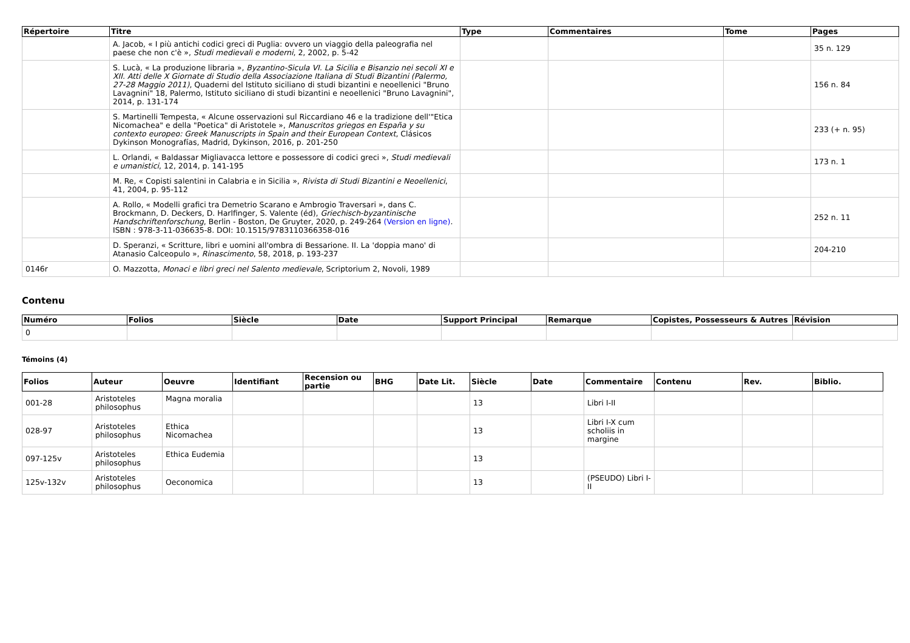| Répertoire | Titre | Type | Commentaires | Tome | Pages |
| --- | --- | --- | --- | --- | --- |
| | A. Jacob, « I più antichi codici greci di Puglia: ovvero un viaggio della paleografia nel paese che non c'è », Studi medievali e moderni , 2, 2002, p. 5-42 | | | | 35 n. 129 |
| | S. Lucà, « La produzione libraria », Byzantino-Sicula VI. La Sicilia e Bisanzio nei secoli XI e XII. Atti delle X Giornate di Studio della Associazione Italiana di Studi Bizantini (Palermo, 27-28 Maggio 2011) , Quaderni del Istituto siciliano di studi bizantini e neoellenici "Bruno Lavagnini" 18, Palermo, Istituto siciliano di studi bizantini e neoellenici "Bruno Lavagnini", 2014, p. 131-174 | | | | 156 n. 84 |
| | S. Martinelli Tempesta, « Alcune osservazioni sul Riccardiano 46 e la tradizione dell'"Etica Nicomachea" e della "Poetica" di Aristotele », Manuscritos griegos en España y su contexto europeo: Greek Manuscripts in Spain and their European Context , Clásicos Dykinson Monografías, Madrid, Dykinson, 2016, p. 201-250 | | | | 233 (+ n. 95) |
| | L. Orlandi, « Baldassar Migliavacca lettore e possessore di codici greci », Studi medievali e umanistici , 12, 2014, p. 141-195 | | | | 173 n. 1 |
| | M. Re, « Copisti salentini in Calabria e in Sicilia », Rivista di Studi Bizantini e Neoellenici , 41, 2004, p. 95-112 | | | | |
| | A. Rollo, « Modelli grafici tra Demetrio Scarano e Ambrogio Traversari », dans C. Brockmann, D. Deckers, D. Harlfinger, S. Valente (éd), Griechisch-byzantinische Handschriftenforschung , Berlin - Boston, De Gruyter, 2020, p. 249-264 (Version en ligne) . ISBN : 978-3-11-036635-8. DOI: 10.1515/9783110366358-016 | | | | 252 n. 11 |
| | D. Speranzi, « Scritture, libri e uomini all'ombra di Bessarione. II. La 'doppia mano' di Atanasio Calceopulo », Rinascimento , 58, 2018, p. 193-237 | | | | 204-210 |
| 0146r | O. Mazzotta, Monaci e libri greci nel Salento medievale , Scriptorium 2, Novoli, 1989 | | | | |
Contenu
| Numéro | Folios | Siècle | Date | Support Principal | Remarque | Copistes, Possesseurs & Autres | Révision |
| --- | --- | --- | --- | --- | --- | --- | --- |
| 0 | | | | | | | |
Témoins (4)
| Folios | Auteur | Oeuvre | Identifiant | Recension ou partie | BHG | Date Lit. | Siècle | Date | Commentaire | Contenu | Rev. | Biblio. |
| --- | --- | --- | --- | --- | --- | --- | --- | --- | --- | --- | --- | --- |
| 001-28 | Aristoteles philosophus | Magna moralia | | | | | 13 | | Libri I-II | | | |
| 028-97 | Aristoteles philosophus | Ethica Nicomachea | | | | | 13 | | Libri I-X cum scholiis in margine | | | |
| 097-125v | Aristoteles philosophus | Ethica Eudemia | | | | | 13 | | | | | |
| 125v-132v | Aristoteles philosophus | Oeconomica | | | | | 13 | | (PSEUDO) Libri I-II | | | |